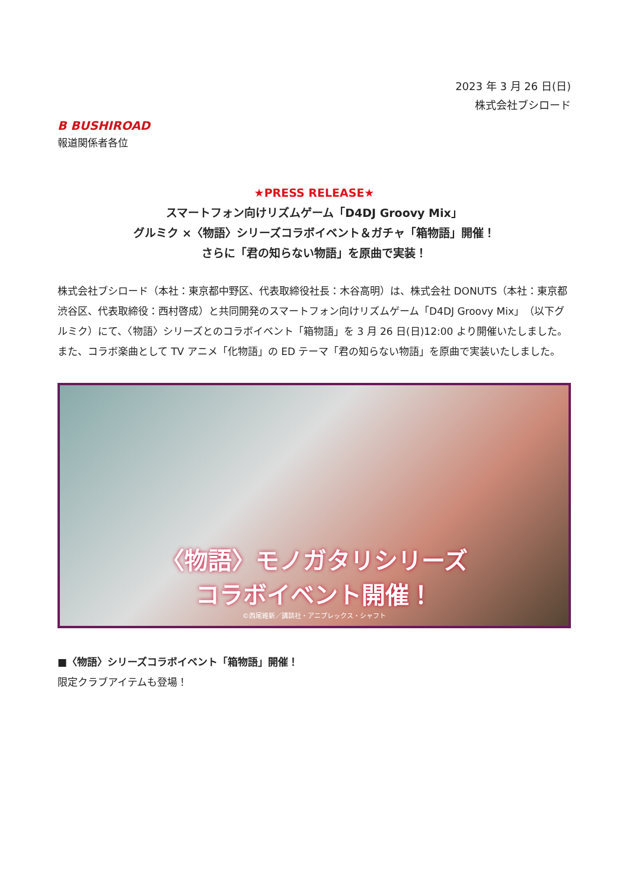2023 年 3 月 26 日(日)
株式会社ブシロード
B BUSHIROAD
報道関係者各位
★PRESS RELEASE★
スマートフォン向けリズムゲーム「D4DJ Groovy Mix」
グルミク ×〈物語〉シリーズコラボイベント＆ガチャ「箱物語」開催！
さらに「君の知らない物語」を原曲で実装！
株式会社ブシロード（本社：東京都中野区、代表取締役社長：木谷高明）は、株式会社 DONUTS（本社：東京都渋谷区、代表取締役：西村啓成）と共同開発のスマートフォン向けリズムゲーム「D4DJ Groovy Mix」（以下グルミク）にて、〈物語〉シリーズとのコラボイベント「箱物語」を 3 月 26 日(日)12:00 より開催いたしました。
また、コラボ楽曲として TV アニメ「化物語」の ED テーマ「君の知らない物語」を原曲で実装いたしました。
〈物語〉モノガタリシリーズ
コラボイベント開催！
©西尾維新／講談社・アニプレックス・シャフト
■〈物語〉シリーズコラボイベント「箱物語」開催！
限定クラブアイテムも登場！